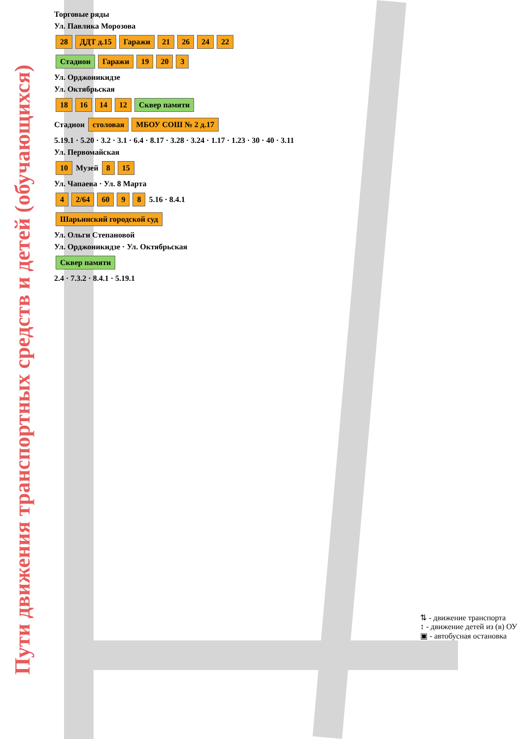Пути движения транспортных средств и детей (обучающихся)
Торговые ряды
Ул. Павлика Морозова
28 ДДТ д.15 Гаражи 21 26 24 22
Стадион Гаражи 19 20 3
Ул. Орджоникидзе
Ул. Октябрьская
18 16 14 12 Сквер памяти
Стадион столовая МБОУ СОШ № 2 д.17
5.19.1 · 5.20 · 3.2 · 3.1 · 6.4 · 8.17 · 3.28 · 3.24 · 1.17 · 1.23 · 30 · 40 · 3.11
Ул. Первомайская
10 Музей 8 15
Ул. Чапаева · Ул. 8 Марта
4 2/64 60 9 8 5.16 · 8.4.1
Шарьинский городской суд
Ул. Ольги Степановой
Ул. Орджоникидзе · Ул. Октябрьская
Сквер памяти
2.4 · 7.3.2 · 8.4.1 · 5.19.1
⇅ - движение транспорта
↕ - движение детей из (в) ОУ
▣ - автобусная остановка